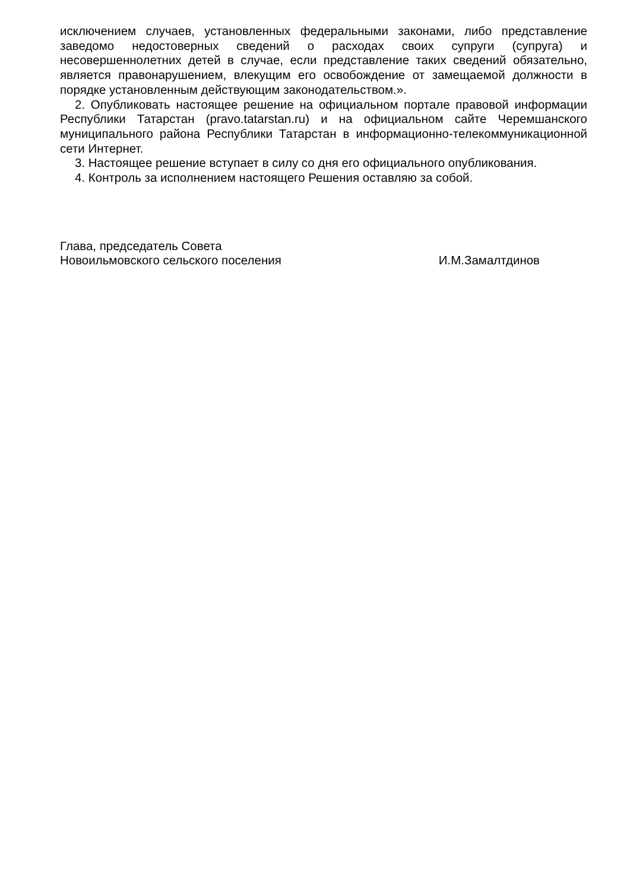исключением случаев, установленных федеральными законами, либо представление заведомо недостоверных сведений о расходах своих супруги (супруга) и несовершеннолетних детей в случае, если представление таких сведений обязательно, является правонарушением, влекущим его освобождение от замещаемой должности в порядке установленным действующим законодательством.».
2. Опубликовать настоящее решение на официальном портале правовой информации Республики Татарстан (pravo.tatarstan.ru) и на официальном сайте Черемшанского муниципального района Республики Татарстан в информационно-телекоммуникационной сети Интернет.
3. Настоящее решение вступает в силу со дня его официального опубликования.
4. Контроль за исполнением настоящего Решения оставляю за собой.
Глава, председатель Совета
Новоильмовского сельского поселения
И.М.Замалтдинов